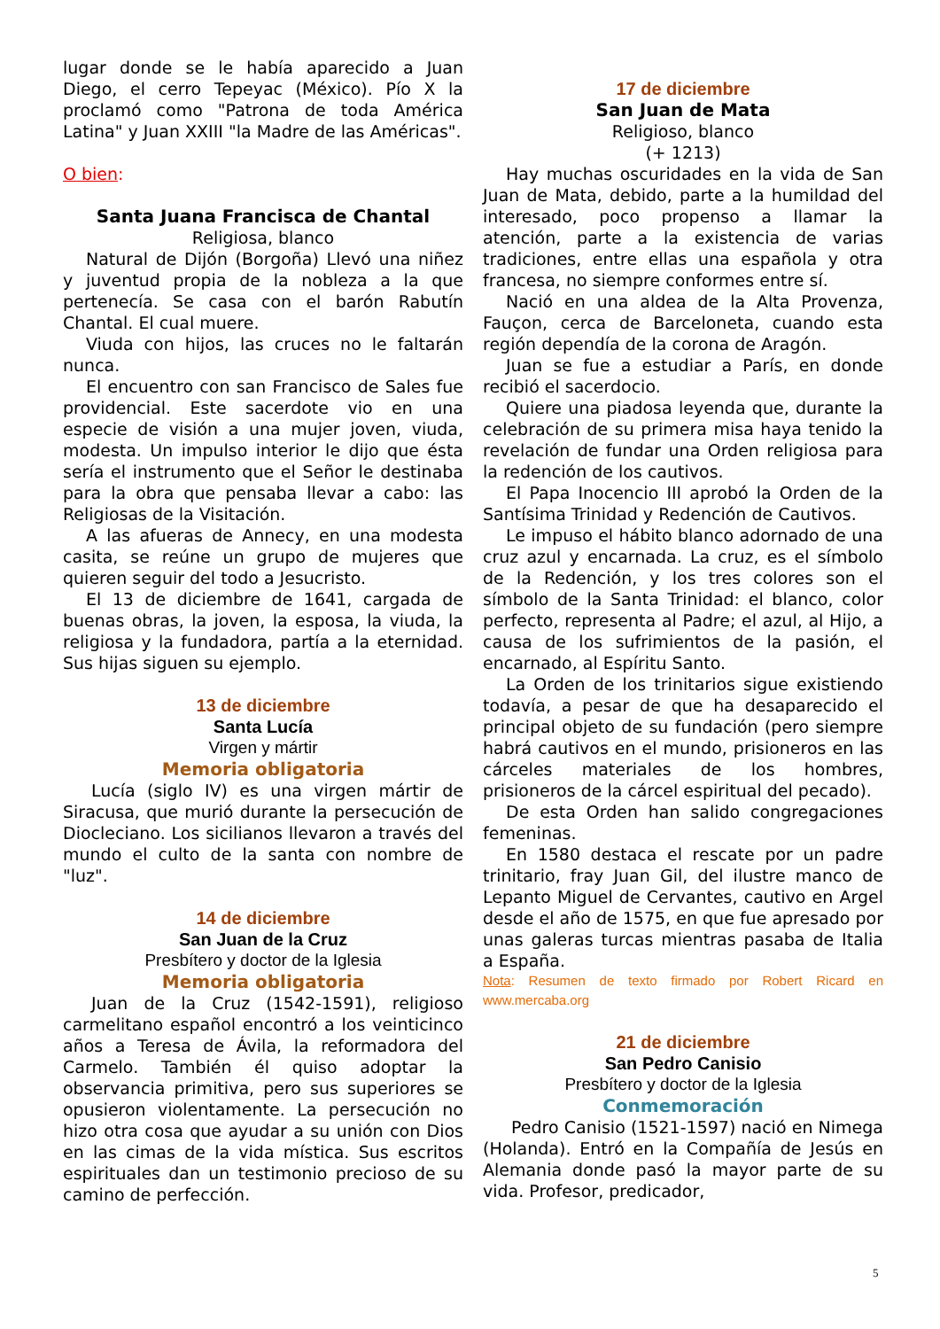lugar donde se le había aparecido a Juan Diego, el cerro Tepeyac (México). Pío X la proclamó como "Patrona de toda América Latina" y Juan XXIII "la Madre de las Américas".
O bien:
Santa Juana Francisca de Chantal
Religiosa, blanco
Natural de Dijón (Borgoña) Llevó una niñez y juventud propia de la nobleza a la que pertenecía. Se casa con el barón Rabutín Chantal. El cual muere.
Viuda con hijos, las cruces no le faltarán nunca.
El encuentro con san Francisco de Sales fue providencial. Este sacerdote vio en una especie de visión a una mujer joven, viuda, modesta. Un impulso interior le dijo que ésta sería el instrumento que el Señor le destinaba para la obra que pensaba llevar a cabo: las Religiosas de la Visitación.
A las afueras de Annecy, en una modesta casita, se reúne un grupo de mujeres que quieren seguir del todo a Jesucristo.
El 13 de diciembre de 1641, cargada de buenas obras, la joven, la esposa, la viuda, la religiosa y la fundadora, partía a la eternidad. Sus hijas siguen su ejemplo.
13 de diciembre
Santa Lucía
Virgen y mártir
Memoria obligatoria
Lucía (siglo IV) es una virgen mártir de Siracusa, que murió durante la persecución de Diocleciano. Los sicilianos llevaron a través del mundo el culto de la santa con nombre de "luz".
14 de diciembre
San Juan de la Cruz
Presbítero y doctor de la Iglesia
Memoria obligatoria
Juan de la Cruz (1542-1591), religioso carmelitano español encontró a los veinticinco años a Teresa de Ávila, la reformadora del Carmelo. También él quiso adoptar la observancia primitiva, pero sus superiores se opusieron violentamente. La persecución no hizo otra cosa que ayudar a su unión con Dios en las cimas de la vida mística. Sus escritos espirituales dan un testimonio precioso de su camino de perfección.
17 de diciembre
San Juan de Mata
Religioso, blanco
(+ 1213)
Hay muchas oscuridades en la vida de San Juan de Mata, debido, parte a la humildad del interesado, poco propenso a llamar la atención, parte a la existencia de varias tradiciones, entre ellas una española y otra francesa, no siempre conformes entre sí.
Nació en una aldea de la Alta Provenza, Fauçon, cerca de Barceloneta, cuando esta región dependía de la corona de Aragón.
Juan se fue a estudiar a París, en donde recibió el sacerdocio.
Quiere una piadosa leyenda que, durante la celebración de su primera misa haya tenido la revelación de fundar una Orden religiosa para la redención de los cautivos.
El Papa Inocencio III aprobó la Orden de la Santísima Trinidad y Redención de Cautivos.
Le impuso el hábito blanco adornado de una cruz azul y encarnada. La cruz, es el símbolo de la Redención, y los tres colores son el símbolo de la Santa Trinidad: el blanco, color perfecto, representa al Padre; el azul, al Hijo, a causa de los sufrimientos de la pasión, el encarnado, al Espíritu Santo.
La Orden de los trinitarios sigue existiendo todavía, a pesar de que ha desaparecido el principal objeto de su fundación (pero siempre habrá cautivos en el mundo, prisioneros en las cárceles materiales de los hombres, prisioneros de la cárcel espiritual del pecado).
De esta Orden han salido congregaciones femeninas.
En 1580 destaca el rescate por un padre trinitario, fray Juan Gil, del ilustre manco de Lepanto Miguel de Cervantes, cautivo en Argel desde el año de 1575, en que fue apresado por unas galeras turcas mientras pasaba de Italia a España.
Nota: Resumen de texto firmado por Robert Ricard en www.mercaba.org
21 de diciembre
San Pedro Canisio
Presbítero y doctor de la Iglesia
Conmemoración
Pedro Canisio (1521-1597) nació en Nimega (Holanda). Entró en la Compañía de Jesús en Alemania donde pasó la mayor parte de su vida. Profesor, predicador,
5